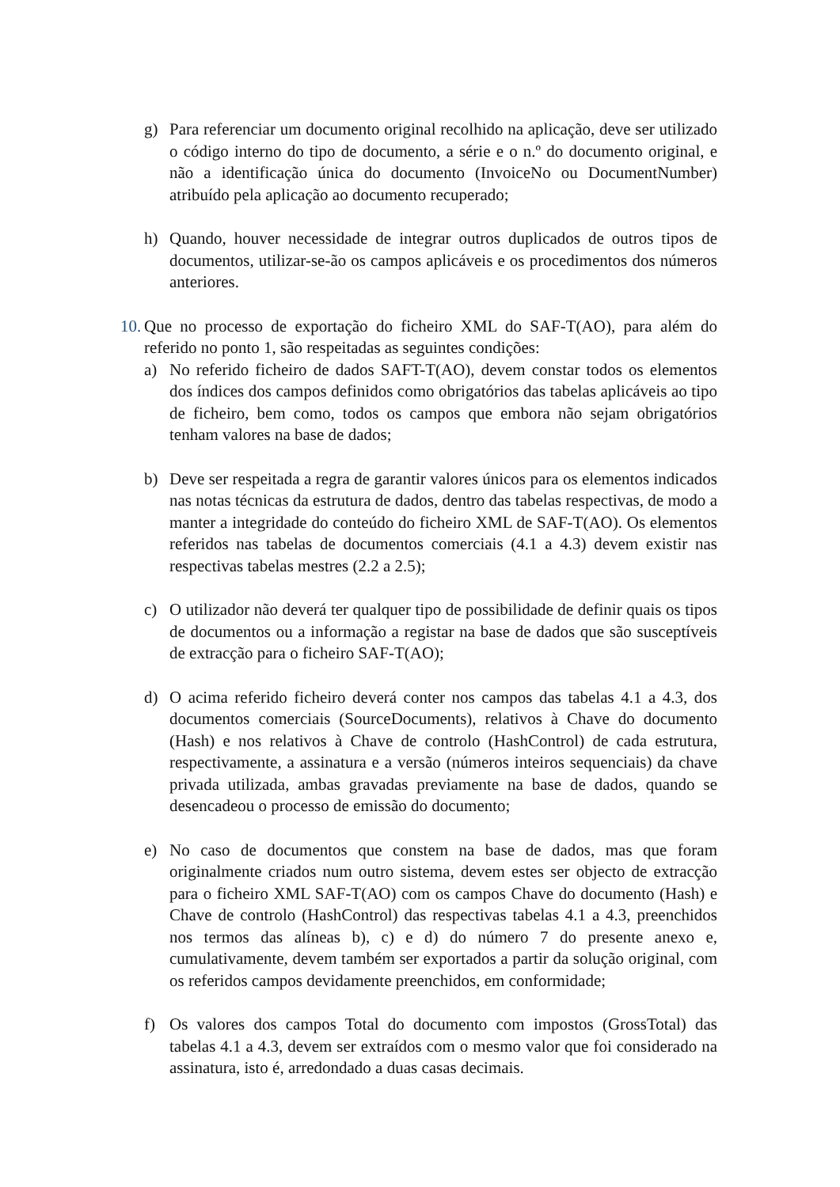g) Para referenciar um documento original recolhido na aplicação, deve ser utilizado o código interno do tipo de documento, a série e o n.º do documento original, e não a identificação única do documento (InvoiceNo ou DocumentNumber) atribuído pela aplicação ao documento recuperado;
h) Quando, houver necessidade de integrar outros duplicados de outros tipos de documentos, utilizar-se-ão os campos aplicáveis e os procedimentos dos números anteriores.
10. Que no processo de exportação do ficheiro XML do SAF-T(AO), para além do referido no ponto 1, são respeitadas as seguintes condições:
a) No referido ficheiro de dados SAFT-T(AO), devem constar todos os elementos dos índices dos campos definidos como obrigatórios das tabelas aplicáveis ao tipo de ficheiro, bem como, todos os campos que embora não sejam obrigatórios tenham valores na base de dados;
b) Deve ser respeitada a regra de garantir valores únicos para os elementos indicados nas notas técnicas da estrutura de dados, dentro das tabelas respectivas, de modo a manter a integridade do conteúdo do ficheiro XML de SAF-T(AO). Os elementos referidos nas tabelas de documentos comerciais (4.1 a 4.3) devem existir nas respectivas tabelas mestres (2.2 a 2.5);
c) O utilizador não deverá ter qualquer tipo de possibilidade de definir quais os tipos de documentos ou a informação a registar na base de dados que são susceptíveis de extracção para o ficheiro SAF-T(AO);
d) O acima referido ficheiro deverá conter nos campos das tabelas 4.1 a 4.3, dos documentos comerciais (SourceDocuments), relativos à Chave do documento (Hash) e nos relativos à Chave de controlo (HashControl) de cada estrutura, respectivamente, a assinatura e a versão (números inteiros sequenciais) da chave privada utilizada, ambas gravadas previamente na base de dados, quando se desencadeou o processo de emissão do documento;
e) No caso de documentos que constem na base de dados, mas que foram originalmente criados num outro sistema, devem estes ser objecto de extracção para o ficheiro XML SAF-T(AO) com os campos Chave do documento (Hash) e Chave de controlo (HashControl) das respectivas tabelas 4.1 a 4.3, preenchidos nos termos das alíneas b), c) e d) do número 7 do presente anexo e, cumulativamente, devem também ser exportados a partir da solução original, com os referidos campos devidamente preenchidos, em conformidade;
f) Os valores dos campos Total do documento com impostos (GrossTotal) das tabelas 4.1 a 4.3, devem ser extraídos com o mesmo valor que foi considerado na assinatura, isto é, arredondado a duas casas decimais.